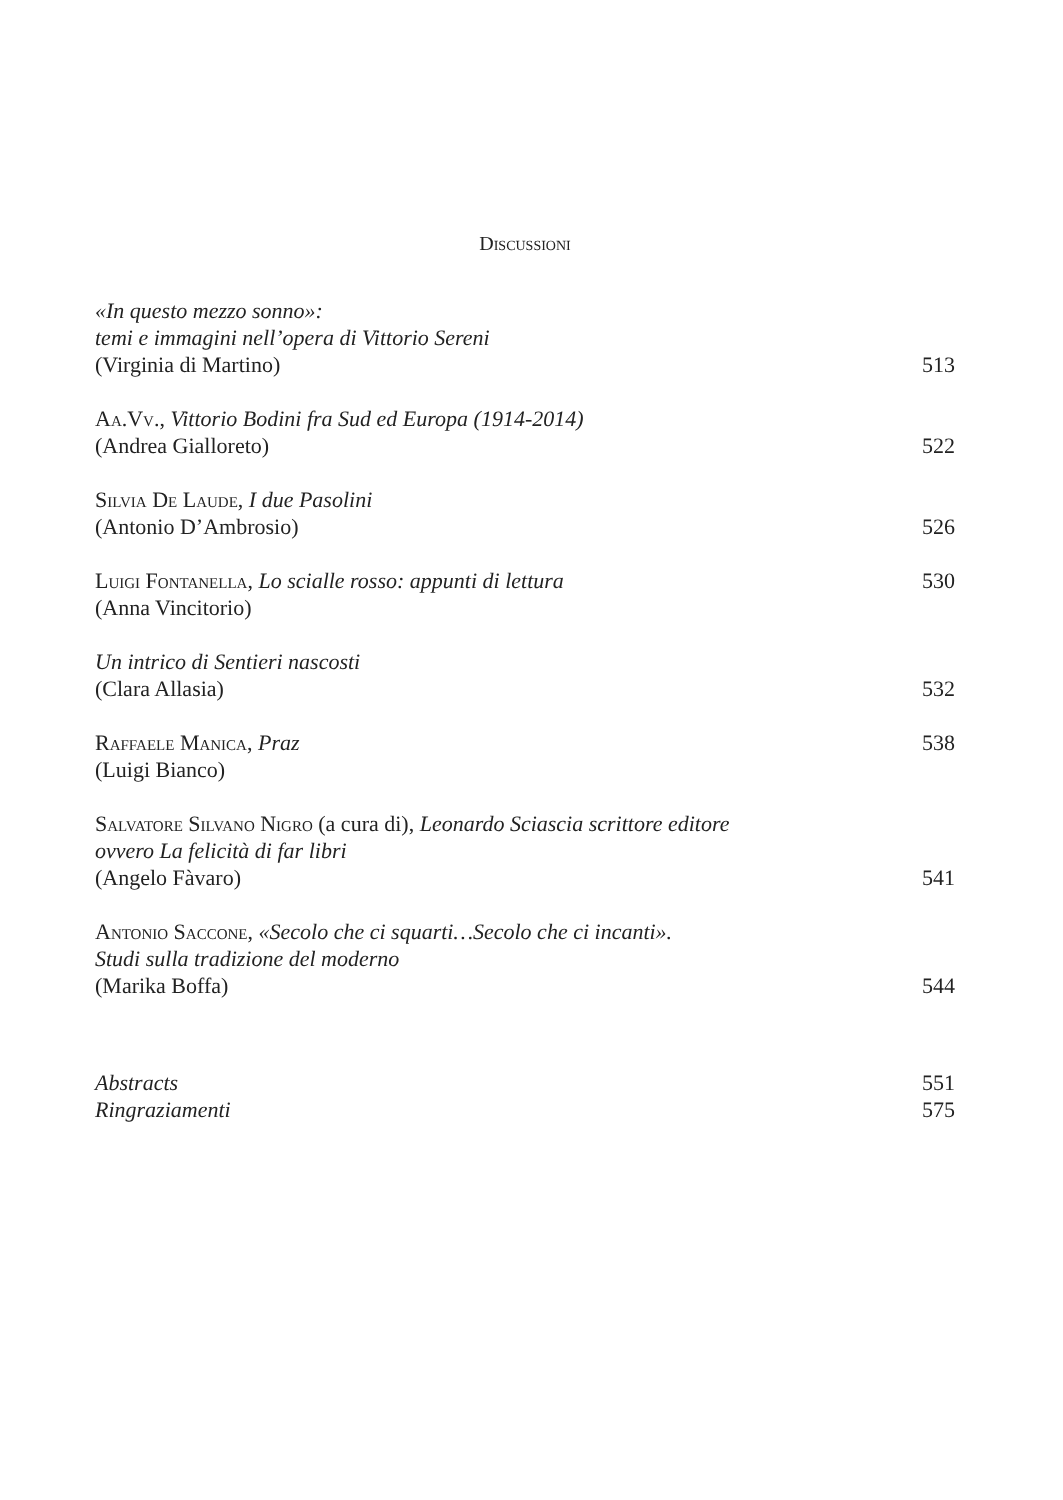Discussioni
«In questo mezzo sonno»:
temi e immagini nell’opera di Vittorio Sereni
(Virginia di Martino) 513
Aa.Vv., Vittorio Bodini fra Sud ed Europa (1914-2014)
(Andrea Gialloreto) 522
Silvia De Laude, I due Pasolini
(Antonio D’Ambrosio) 526
Luigi Fontanella, Lo scialle rosso: appunti di lettura 530
(Anna Vincitorio)
Un intrico di Sentieri nascosti
(Clara Allasia) 532
Raffaele Manica, Praz 538
(Luigi Bianco)
Salvatore Silvano Nigro (a cura di), Leonardo Sciascia scrittore editore
ovvero La felicità di far libri
(Angelo Fàvaro) 541
Antonio Saccone, «Secolo che ci squarti…Secolo che ci incanti».
Studi sulla tradizione del moderno
(Marika Boffa) 544
Abstracts 551
Ringraziamenti 575